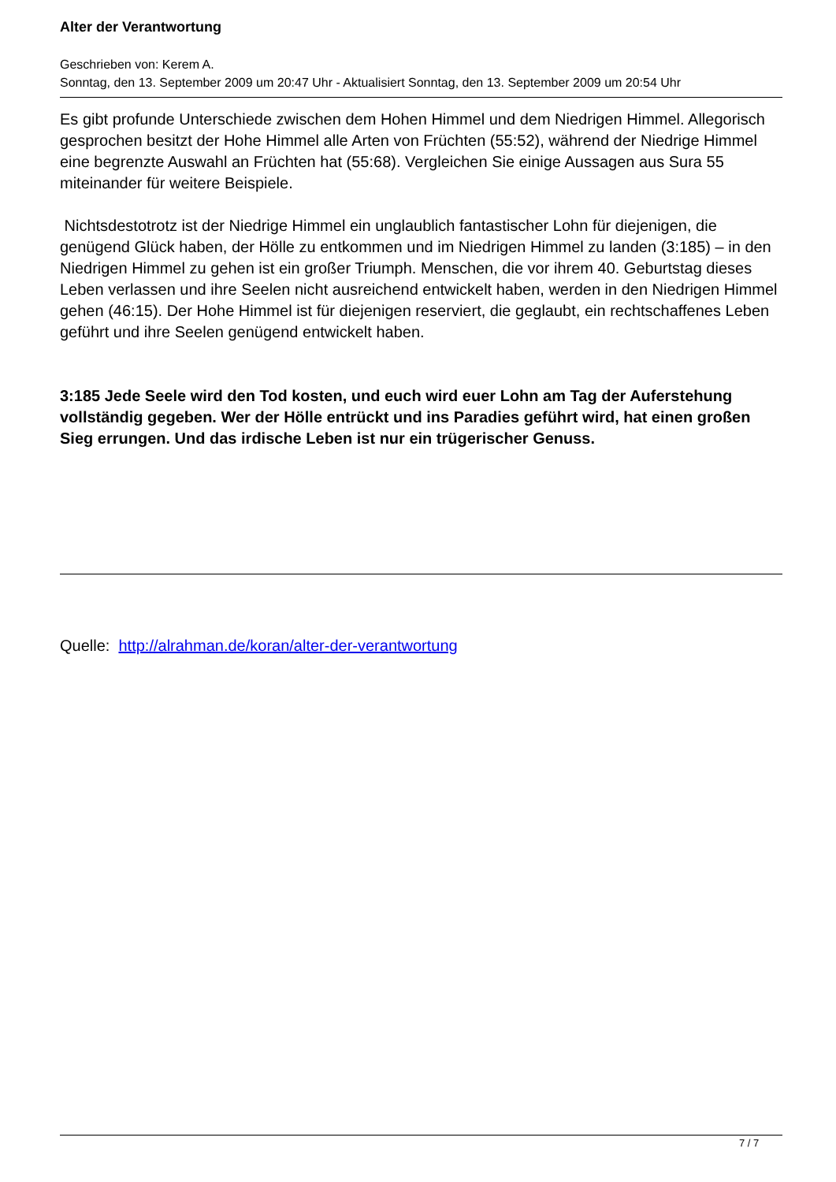Alter der Verantwortung
Geschrieben von: Kerem A.
Sonntag, den 13. September 2009 um 20:47 Uhr - Aktualisiert Sonntag, den 13. September 2009 um 20:54 Uhr
Es gibt profunde Unterschiede zwischen dem Hohen Himmel und dem Niedrigen Himmel. Allegorisch gesprochen besitzt der Hohe Himmel alle Arten von Früchten (55:52), während der Niedrige Himmel eine begrenzte Auswahl an Früchten hat (55:68). Vergleichen Sie einige Aussagen aus Sura 55 miteinander für weitere Beispiele.
Nichtsdestotrotz ist der Niedrige Himmel ein unglaublich fantastischer Lohn für diejenigen, die genügend Glück haben, der Hölle zu entkommen und im Niedrigen Himmel zu landen (3:185) – in den Niedrigen Himmel zu gehen ist ein großer Triumph. Menschen, die vor ihrem 40. Geburtstag dieses Leben verlassen und ihre Seelen nicht ausreichend entwickelt haben, werden in den Niedrigen Himmel gehen (46:15). Der Hohe Himmel ist für diejenigen reserviert, die geglaubt, ein rechtschaffenes Leben geführt und ihre Seelen genügend entwickelt haben.
3:185 Jede Seele wird den Tod kosten, und euch wird euer Lohn am Tag der Auferstehung vollständig gegeben. Wer der Hölle entrückt und ins Paradies geführt wird, hat einen großen Sieg errungen. Und das irdische Leben ist nur ein trügerischer Genuss.
Quelle: http://alrahman.de/koran/alter-der-verantwortung
7 / 7